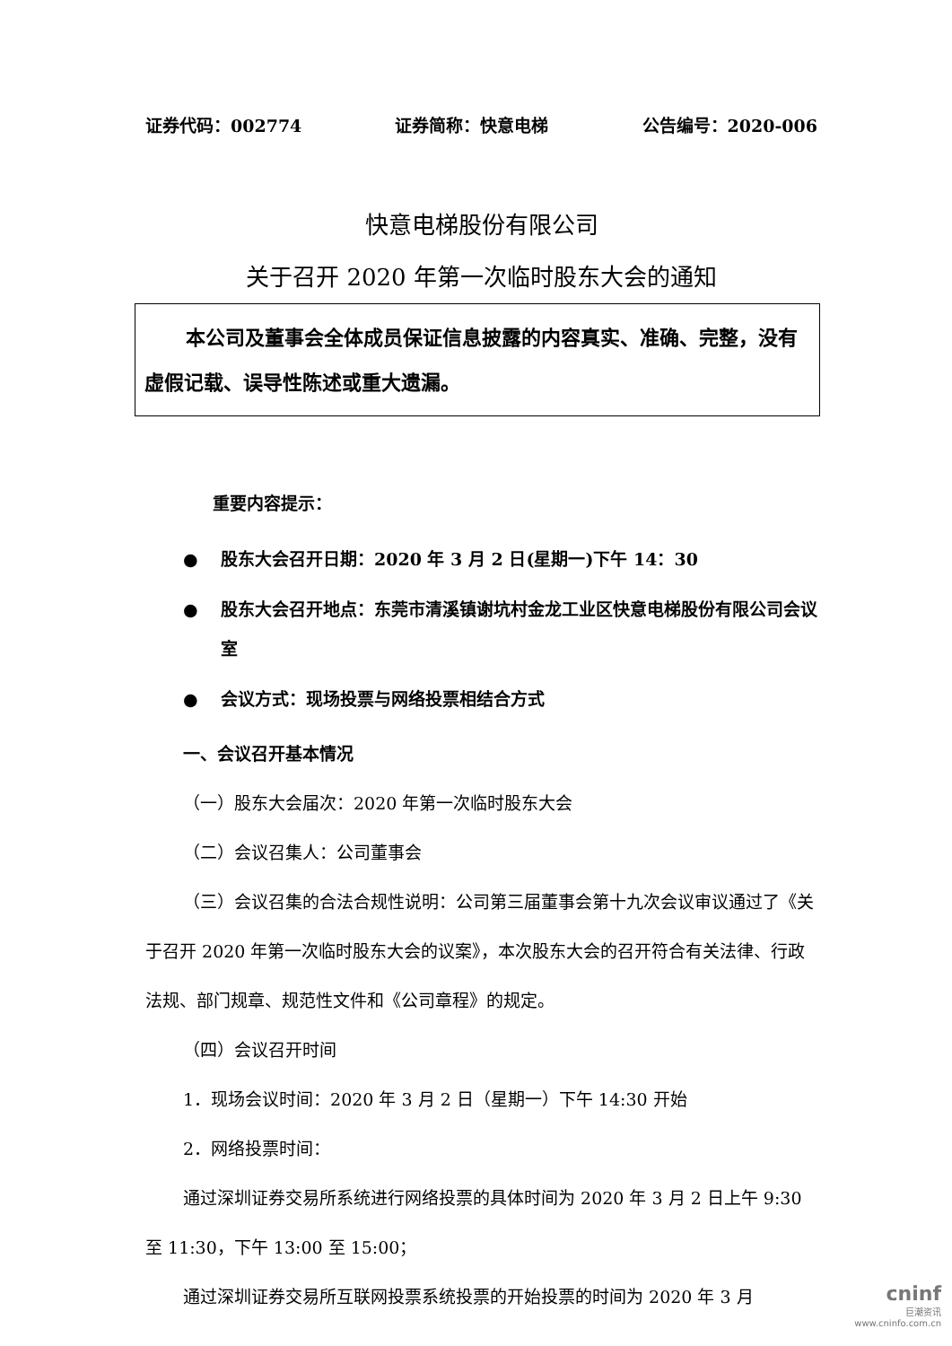证券代码：002774 证券简称：快意电梯 公告编号：2020-006
快意电梯股份有限公司
关于召开 2020 年第一次临时股东大会的通知
本公司及董事会全体成员保证信息披露的内容真实、准确、完整，没有虚假记载、误导性陈述或重大遗漏。
重要内容提示：
● 股东大会召开日期：2020 年 3 月 2 日(星期一)下午 14：30
● 股东大会召开地点：东莞市清溪镇谢坑村金龙工业区快意电梯股份有限公司会议室
● 会议方式：现场投票与网络投票相结合方式
一、会议召开基本情况
（一）股东大会届次：2020 年第一次临时股东大会
（二）会议召集人：公司董事会
（三）会议召集的合法合规性说明：公司第三届董事会第十九次会议审议通过了《关于召开 2020 年第一次临时股东大会的议案》，本次股东大会的召开符合有关法律、行政法规、部门规章、规范性文件和《公司章程》的规定。
（四）会议召开时间
1．现场会议时间：2020 年 3 月 2 日（星期一）下午 14:30 开始
2．网络投票时间：
通过深圳证券交易所系统进行网络投票的具体时间为 2020 年 3 月 2 日上午 9:30 至 11:30，下午 13:00 至 15:00；
通过深圳证券交易所互联网投票系统投票的开始投票的时间为 2020 年 3 月
cninf
巨潮资讯
www.cninfo.com.cn